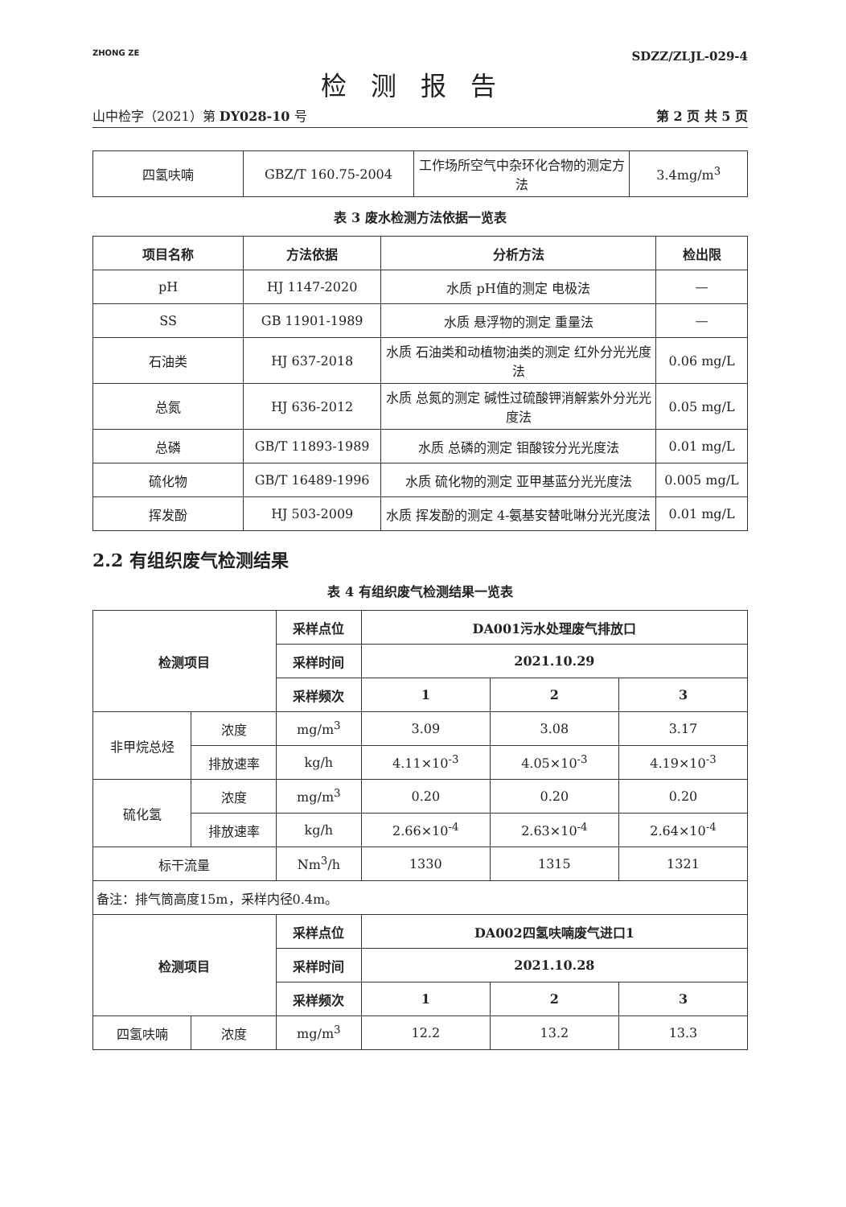ZHONG ZE
SDZZ/ZLJL-029-4
检测报告
山中检字（2021）第 DY028-10 号 第 2 页 共 5 页
| 四氢呋喃 | GBZ/T 160.75-2004 | 工作场所空气中杂环化合物的测定方法 | 3.4mg/m<sup>3</sup> |
表 3 废水检测方法依据一览表
| 项目名称 | 方法依据 | 分析方法 | 检出限 |
| --- | --- | --- | --- |
| pH | HJ 1147-2020 | 水质 pH值的测定 电极法 | — |
| SS | GB 11901-1989 | 水质 悬浮物的测定 重量法 | — |
| 石油类 | HJ 637-2018 | 水质 石油类和动植物油类的测定 红外分光光度法 | 0.06 mg/L |
| 总氮 | HJ 636-2012 | 水质 总氮的测定 碱性过硫酸钾消解紫外分光光度法 | 0.05 mg/L |
| 总磷 | GB/T 11893-1989 | 水质 总磷的测定 钼酸铵分光光度法 | 0.01 mg/L |
| 硫化物 | GB/T 16489-1996 | 水质 硫化物的测定 亚甲基蓝分光光度法 | 0.005 mg/L |
| 挥发酚 | HJ 503-2009 | 水质 挥发酚的测定 4-氨基安替吡啉分光光度法 | 0.01 mg/L |
2.2 有组织废气检测结果
表 4 有组织废气检测结果一览表
| 检测项目 | | 采样点位 | DA001污水处理废气排放口 | | |
| --- | --- | --- | --- | --- | --- |
| | | 采样时间 | 2021.10.29 | | |
| | | 采样频次 | 1 | 2 | 3 |
| 非甲烷总烃 | 浓度 | mg/m<sup>3</sup> | 3.09 | 3.08 | 3.17 |
| | 排放速率 | kg/h | 4.11×10<sup>-3</sup> | 4.05×10<sup>-3</sup> | 4.19×10<sup>-3</sup> |
| 硫化氢 | 浓度 | mg/m<sup>3</sup> | 0.20 | 0.20 | 0.20 |
| | 排放速率 | kg/h | 2.66×10<sup>-4</sup> | 2.63×10<sup>-4</sup> | 2.64×10<sup>-4</sup> |
| 标干流量 | | Nm<sup>3</sup>/h | 1330 | 1315 | 1321 |
| 备注：排气筒高度15m，采样内径0.4m。 | | | | | |
| 检测项目 | | 采样点位 | DA002四氢呋喃废气进口1 | | |
| | | 采样时间 | 2021.10.28 | | |
| | | 采样频次 | 1 | 2 | 3 |
| 四氢呋喃 | 浓度 | mg/m<sup>3</sup> | 12.2 | 13.2 | 13.3 |